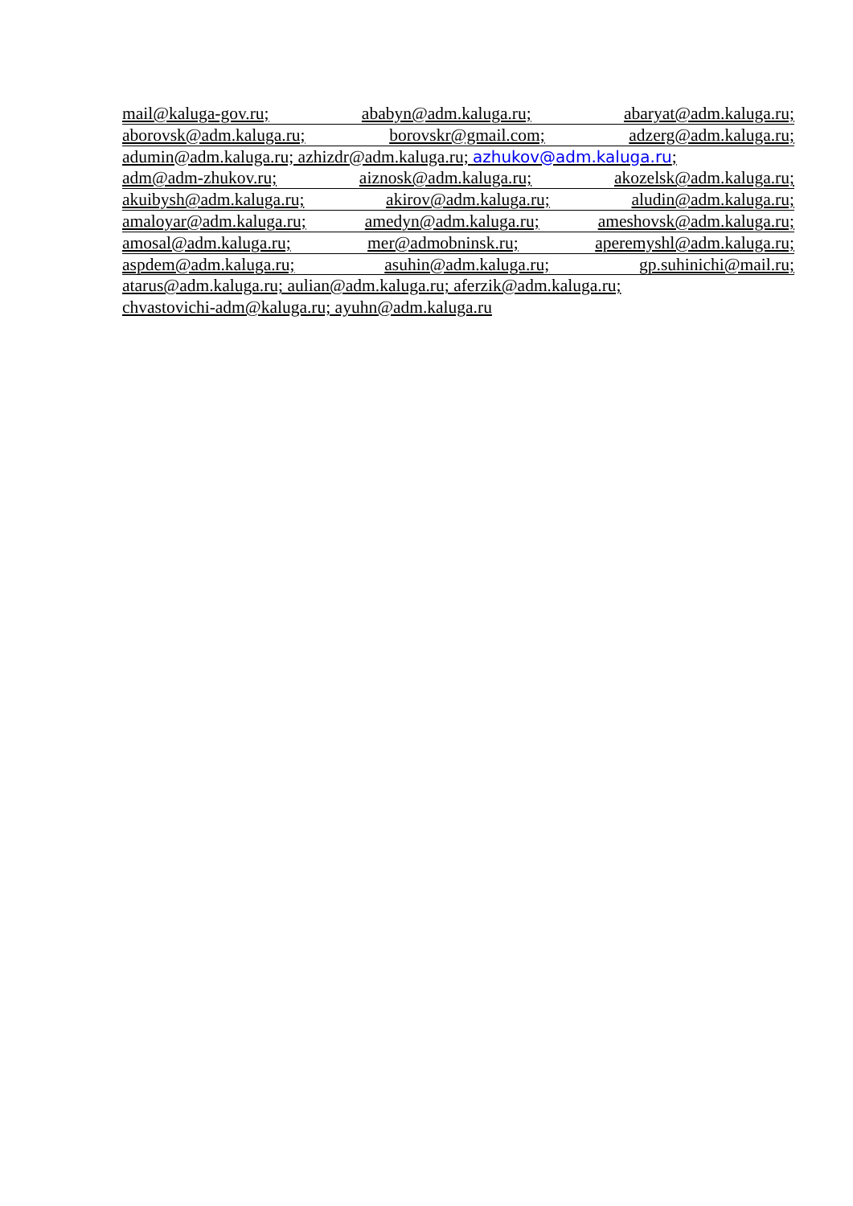mail@kaluga-gov.ru; ababyn@adm.kaluga.ru; abaryat@adm.kaluga.ru;
aborovsk@adm.kaluga.ru; borovskr@gmail.com; adzerg@adm.kaluga.ru;
adumin@adm.kaluga.ru; azhizdr@adm.kaluga.ru; azhukov@adm.kaluga.ru;
adm@adm-zhukov.ru; aiznosk@adm.kaluga.ru; akozelsk@adm.kaluga.ru;
akuibysh@adm.kaluga.ru; akirov@adm.kaluga.ru; aludin@adm.kaluga.ru;
amaloyar@adm.kaluga.ru; amedyn@adm.kaluga.ru; ameshovsk@adm.kaluga.ru;
amosal@adm.kaluga.ru; mer@admobninsk.ru; aperemyshl@adm.kaluga.ru;
aspdem@adm.kaluga.ru; asuhin@adm.kaluga.ru; gp.suhinichi@mail.ru;
atarus@adm.kaluga.ru; aulian@adm.kaluga.ru; aferzik@adm.kaluga.ru;
chvastovichi-adm@kaluga.ru; ayuhn@adm.kaluga.ru